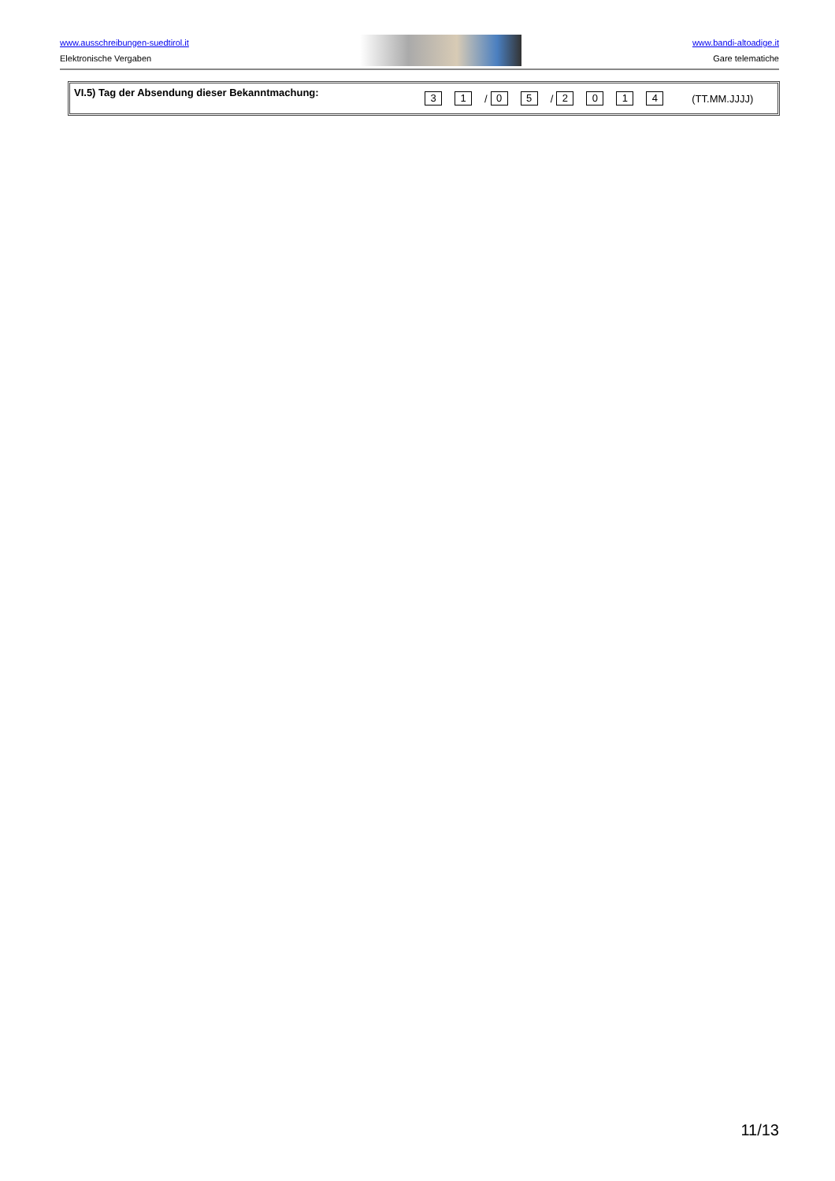www.ausschreibungen-suedtirol.it
Elektronische Vergaben
www.bandi-altoadige.it
Gare telematiche
VI.5) Tag der Absendung dieser Bekanntmachung:
3 1 / 0 5 / 2014 (TT.MM.JJJJ)
11/13